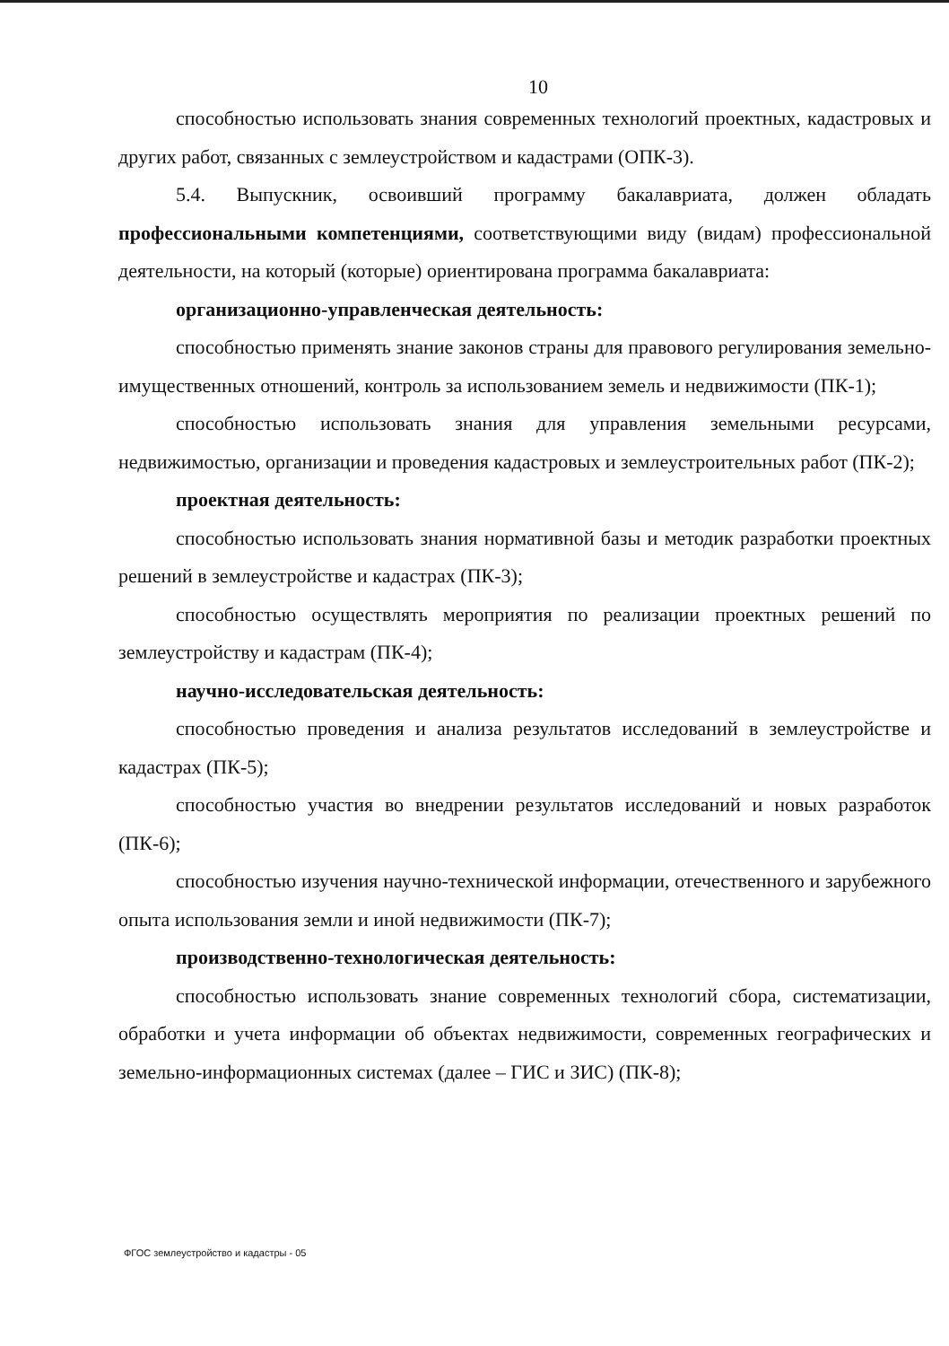10
способностью использовать знания современных технологий проектных, кадастровых и других работ, связанных с землеустройством и кадастрами (ОПК-3).
5.4. Выпускник, освоивший программу бакалавриата, должен обладать профессиональными компетенциями, соответствующими виду (видам) профессиональной деятельности, на который (которые) ориентирована программа бакалавриата:
организационно-управленческая деятельность:
способностью применять знание законов страны для правового регулирования земельно-имущественных отношений, контроль за использованием земель и недвижимости (ПК-1);
способностью использовать знания для управления земельными ресурсами, недвижимостью, организации и проведения кадастровых и землеустроительных работ (ПК-2);
проектная деятельность:
способностью использовать знания нормативной базы и методик разработки проектных решений в землеустройстве и кадастрах (ПК-3);
способностью осуществлять мероприятия по реализации проектных решений по землеустройству и кадастрам (ПК-4);
научно-исследовательская деятельность:
способностью проведения и анализа результатов исследований в землеустройстве и кадастрах (ПК-5);
способностью участия во внедрении результатов исследований и новых разработок (ПК-6);
способностью изучения научно-технической информации, отечественного и зарубежного опыта использования земли и иной недвижимости (ПК-7);
производственно-технологическая деятельность:
способностью использовать знание современных технологий сбора, систематизации, обработки и учета информации об объектах недвижимости, современных географических и земельно-информационных системах (далее – ГИС и ЗИС) (ПК-8);
ФГОС землеустройство и кадастры - 05